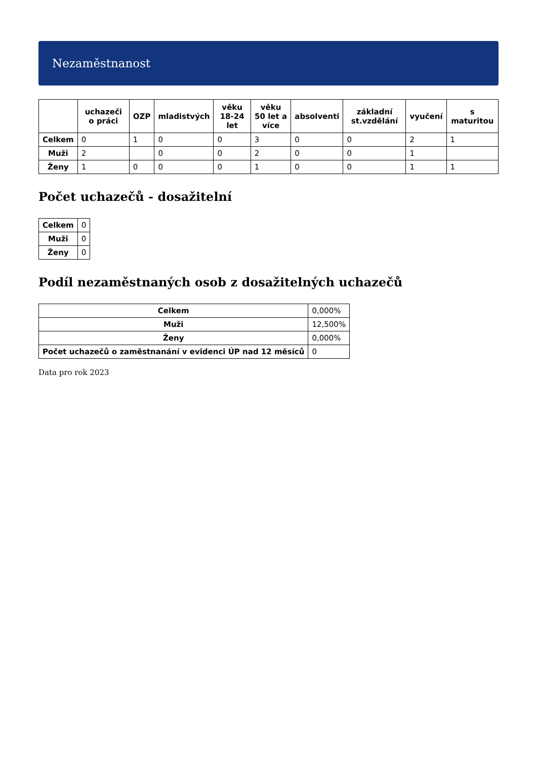Nezaměstnanost
| | uchazeči o práci | OZP | mladistvých | věku 18-24 let | věku 50 let a více | absolventi | základní st.vzdělání | vyučení | s maturitou |
| --- | --- | --- | --- | --- | --- | --- | --- | --- | --- |
| Celkem | 0 | 1 | 0 | 0 | 3 | 0 | 0 | 2 | 1 |
| Muži | 2 | | 0 | 0 | 2 | 0 | 0 | 1 | |
| Ženy | 1 | 0 | 0 | 0 | 1 | 0 | 0 | 1 | 1 |
Počet uchazečů - dosažitelní
| Celkem | 0 |
| Muži | 0 |
| Ženy | 0 |
Podíl nezaměstnaných osob z dosažitelných uchazečů
| Celkem | 0,000% |
| Muži | 12,500% |
| Ženy | 0,000% |
| Počet uchazečů o zaměstnanání v evidenci ÚP nad 12 měsíců | 0 |
Data pro rok 2023